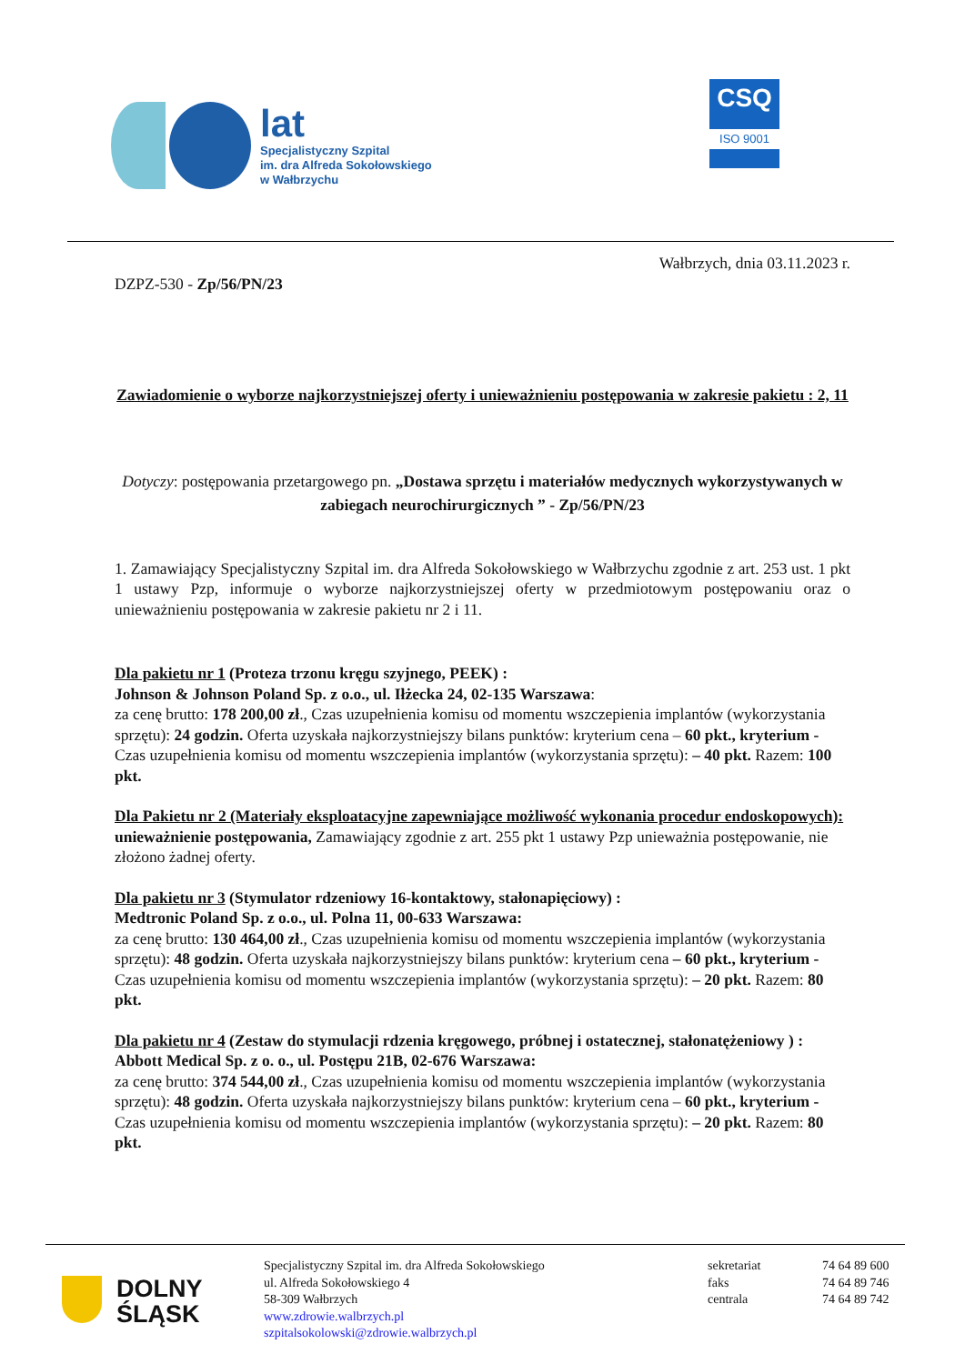lat
Specjalistyczny Szpital
im. dra Alfreda Sokołowskiego
w Wałbrzychu
CSQ
ISO 9001
Wałbrzych, dnia 03.11.2023 r.
DZPZ-530 - Zp/56/PN/23
Zawiadomienie o wyborze najkorzystniejszej oferty i unieważnieniu postępowania w zakresie pakietu : 2, 11
Dotyczy: postępowania przetargowego pn. „Dostawa sprzętu i materiałów medycznych wykorzystywanych w zabiegach neurochirurgicznych ” - Zp/56/PN/23
1. Zamawiający Specjalistyczny Szpital im. dra Alfreda Sokołowskiego w Wałbrzychu zgodnie z art. 253 ust. 1 pkt 1 ustawy Pzp, informuje o wyborze najkorzystniejszej oferty w przedmiotowym postępowaniu oraz o unieważnieniu postępowania w zakresie pakietu nr 2 i 11.
Dla pakietu nr 1 (Proteza trzonu kręgu szyjnego, PEEK) :
Johnson & Johnson Poland Sp. z o.o., ul. Iłżecka 24, 02-135 Warszawa:
za cenę brutto: 178 200,00 zł., Czas uzupełnienia komisu od momentu wszczepienia implantów (wykorzystania sprzętu): 24 godzin. Oferta uzyskała najkorzystniejszy bilans punktów: kryterium cena – 60 pkt., kryterium - Czas uzupełnienia komisu od momentu wszczepienia implantów (wykorzystania sprzętu): – 40 pkt. Razem: 100 pkt.
Dla Pakietu nr 2 (Materiały eksploatacyjne zapewniające możliwość wykonania procedur endoskopowych):
unieważnienie postępowania, Zamawiający zgodnie z art. 255 pkt 1 ustawy Pzp unieważnia postępowanie, nie złożono żadnej oferty.
Dla pakietu nr 3 (Stymulator rdzeniowy 16-kontaktowy, stałonapięciowy) :
Medtronic Poland Sp. z o.o., ul. Polna 11, 00-633 Warszawa:
za cenę brutto: 130 464,00 zł., Czas uzupełnienia komisu od momentu wszczepienia implantów (wykorzystania sprzętu): 48 godzin. Oferta uzyskała najkorzystniejszy bilans punktów: kryterium cena – 60 pkt., kryterium - Czas uzupełnienia komisu od momentu wszczepienia implantów (wykorzystania sprzętu): – 20 pkt. Razem: 80 pkt.
Dla pakietu nr 4 (Zestaw do stymulacji rdzenia kręgowego, próbnej i ostatecznej, stałonatężeniowy ) :
Abbott Medical Sp. z o. o., ul. Postępu 21B, 02-676 Warszawa:
za cenę brutto: 374 544,00 zł., Czas uzupełnienia komisu od momentu wszczepienia implantów (wykorzystania sprzętu): 48 godzin. Oferta uzyskała najkorzystniejszy bilans punktów: kryterium cena – 60 pkt., kryterium - Czas uzupełnienia komisu od momentu wszczepienia implantów (wykorzystania sprzętu): – 20 pkt. Razem: 80 pkt.
DOLNY
ŚLĄSK
Specjalistyczny Szpital im. dra Alfreda Sokołowskiego
ul. Alfreda Sokołowskiego 4
58-309 Wałbrzych
www.zdrowie.walbrzych.pl
szpitalsokolowski@zdrowie.walbrzych.pl
sekretariat
faks
centrala
74 64 89 600
74 64 89 746
74 64 89 742